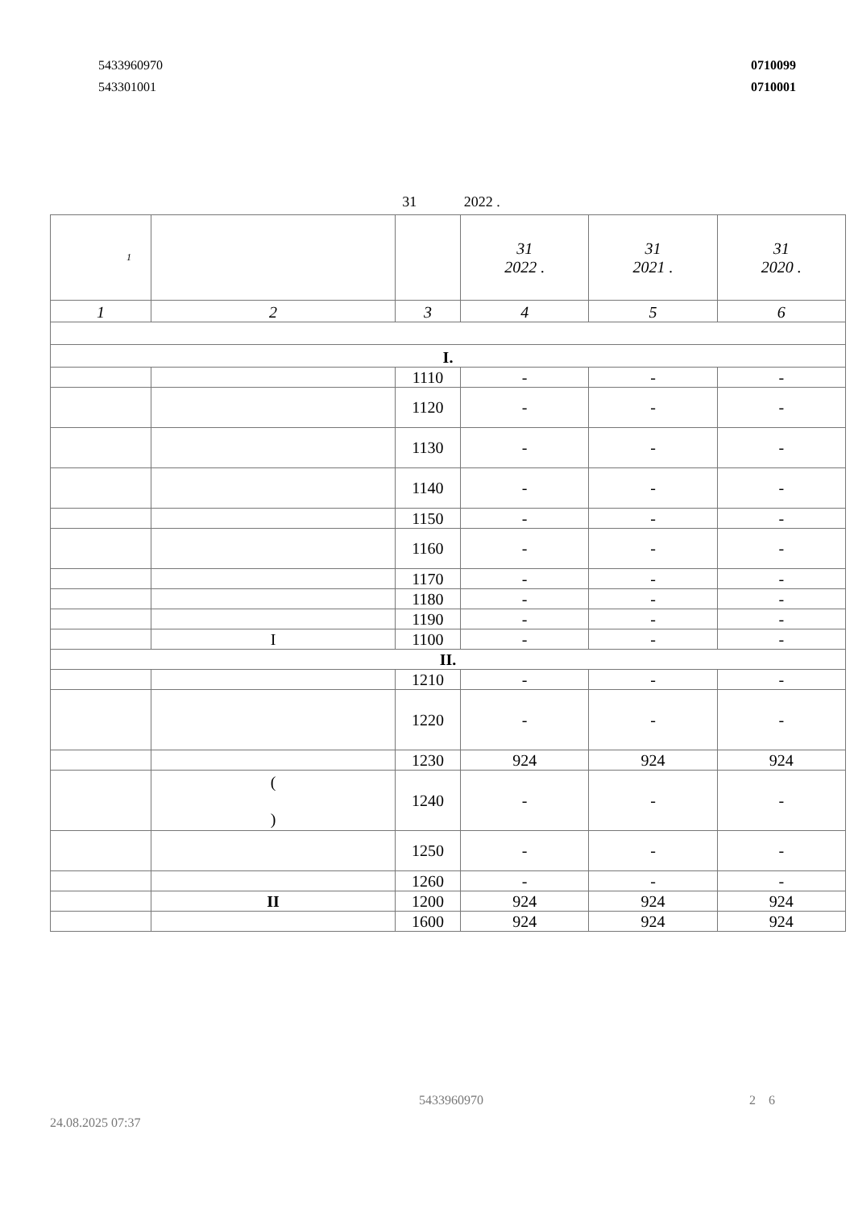5433960970 0710099
543301001 0710001
31 2022 .
| 1 | | | 31 2022 . | 31 2021 . | 31 2020 . |
| --- | --- | --- | --- | --- | --- |
| 1 | 2 | 3 | 4 | 5 | 6 |
| I. | | | | | |
| | | 1110 | - | - | - |
| | | 1120 | - | - | - |
| | | 1130 | - | - | - |
| | | 1140 | - | - | - |
| | | 1150 | - | - | - |
| | | 1160 | - | - | - |
| | | 1170 | - | - | - |
| | | 1180 | - | - | - |
| | | 1190 | - | - | - |
| | I | 1100 | - | - | - |
| II. | | | | | |
| | | 1210 | - | - | - |
| | | 1220 | - | - | - |
| | | 1230 | 924 | 924 | 924 |
| | ( ) | 1240 | - | - | - |
| | | 1250 | - | - | - |
| | | 1260 | - | - | - |
| | II | 1200 | 924 | 924 | 924 |
| | | 1600 | 924 | 924 | 924 |
5433960970 2 6
24.08.2025 07:37